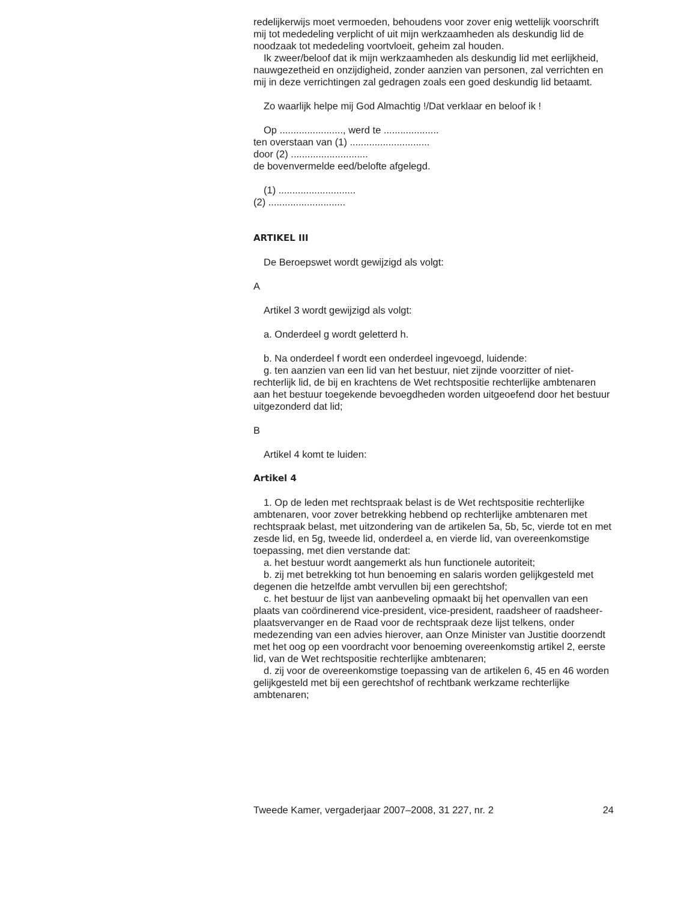redelijkerwijs moet vermoeden, behoudens voor zover enig wettelijk voorschrift mij tot mededeling verplicht of uit mijn werkzaamheden als deskundig lid de noodzaak tot mededeling voortvloeit, geheim zal houden.
Ik zweer/beloof dat ik mijn werkzaamheden als deskundig lid met eerlijkheid, nauwgezetheid en onzijdigheid, zonder aanzien van personen, zal verrichten en mij in deze verrichtingen zal gedragen zoals een goed deskundig lid betaamt.
Zo waarlijk helpe mij God Almachtig !/Dat verklaar en beloof ik !
Op ......................., werd te ....................
ten overstaan van (1) .............................
door (2) ............................
de bovenvermelde eed/belofte afgelegd.
(1) ............................
(2) ............................
ARTIKEL III
De Beroepswet wordt gewijzigd als volgt:
A
Artikel 3 wordt gewijzigd als volgt:
a. Onderdeel g wordt geletterd h.
b. Na onderdeel f wordt een onderdeel ingevoegd, luidende:
g. ten aanzien van een lid van het bestuur, niet zijnde voorzitter of niet-rechterlijk lid, de bij en krachtens de Wet rechtspositie rechterlijke ambtenaren aan het bestuur toegekende bevoegdheden worden uitgeoefend door het bestuur uitgezonderd dat lid;
B
Artikel 4 komt te luiden:
Artikel 4
1. Op de leden met rechtspraak belast is de Wet rechtspositie rechterlijke ambtenaren, voor zover betrekking hebbend op rechterlijke ambtenaren met rechtspraak belast, met uitzondering van de artikelen 5a, 5b, 5c, vierde tot en met zesde lid, en 5g, tweede lid, onderdeel a, en vierde lid, van overeenkomstige toepassing, met dien verstande dat:
a. het bestuur wordt aangemerkt als hun functionele autoriteit;
b. zij met betrekking tot hun benoeming en salaris worden gelijkgesteld met degenen die hetzelfde ambt vervullen bij een gerechtshof;
c. het bestuur de lijst van aanbeveling opmaakt bij het openvallen van een plaats van coördinerend vice-president, vice-president, raadsheer of raadsheer-plaatsvervanger en de Raad voor de rechtspraak deze lijst telkens, onder medezending van een advies hierover, aan Onze Minister van Justitie doorzendt met het oog op een voordracht voor benoeming overeenkomstig artikel 2, eerste lid, van de Wet rechtspositie rechterlijke ambtenaren;
d. zij voor de overeenkomstige toepassing van de artikelen 6, 45 en 46 worden gelijkgesteld met bij een gerechtshof of rechtbank werkzame rechterlijke ambtenaren;
Tweede Kamer, vergaderjaar 2007–2008, 31 227, nr. 2 24